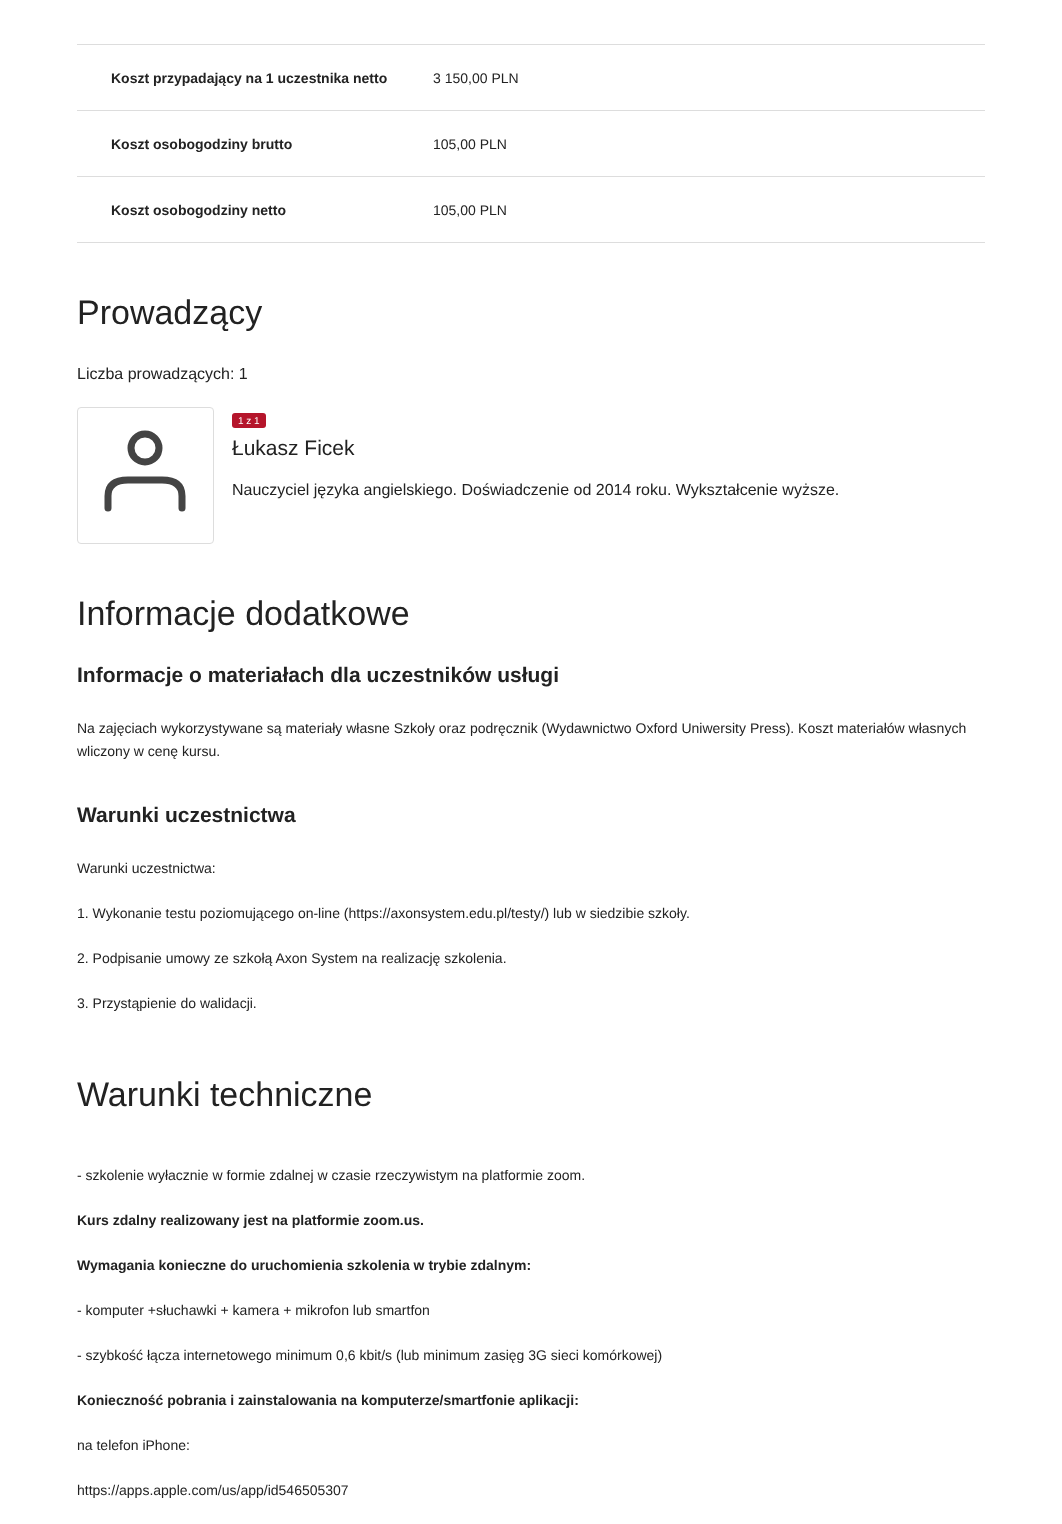| Koszt przypadający na 1 uczestnika netto | 3 150,00 PLN |
| Koszt osobogodziny brutto | 105,00 PLN |
| Koszt osobogodziny netto | 105,00 PLN |
Prowadzący
Liczba prowadzących: 1
1 z 1
Łukasz Ficek
Nauczyciel języka angielskiego. Doświadczenie od 2014 roku. Wykształcenie wyższe.
Informacje dodatkowe
Informacje o materiałach dla uczestników usługi
Na zajęciach wykorzystywane są materiały własne Szkoły oraz podręcznik (Wydawnictwo Oxford Uniwersity Press). Koszt materiałów własnych wliczony w cenę kursu.
Warunki uczestnictwa
Warunki uczestnictwa:
1. Wykonanie testu poziomującego on-line (https://axonsystem.edu.pl/testy/) lub w siedzibie szkoły.
2. Podpisanie umowy ze szkołą Axon System na realizację szkolenia.
3. Przystąpienie do walidacji.
Warunki techniczne
- szkolenie wyłacznie w formie zdalnej w czasie rzeczywistym na platformie zoom.
Kurs zdalny realizowany jest na platformie zoom.us.
Wymagania konieczne do uruchomienia szkolenia w trybie zdalnym:
- komputer +słuchawki + kamera + mikrofon lub smartfon
- szybkość łącza internetowego minimum 0,6 kbit/s (lub minimum zasięg 3G sieci komórkowej)
Konieczność pobrania i zainstalowania na komputerze/smartfonie aplikacji:
na telefon iPhone:
https://apps.apple.com/us/app/id546505307